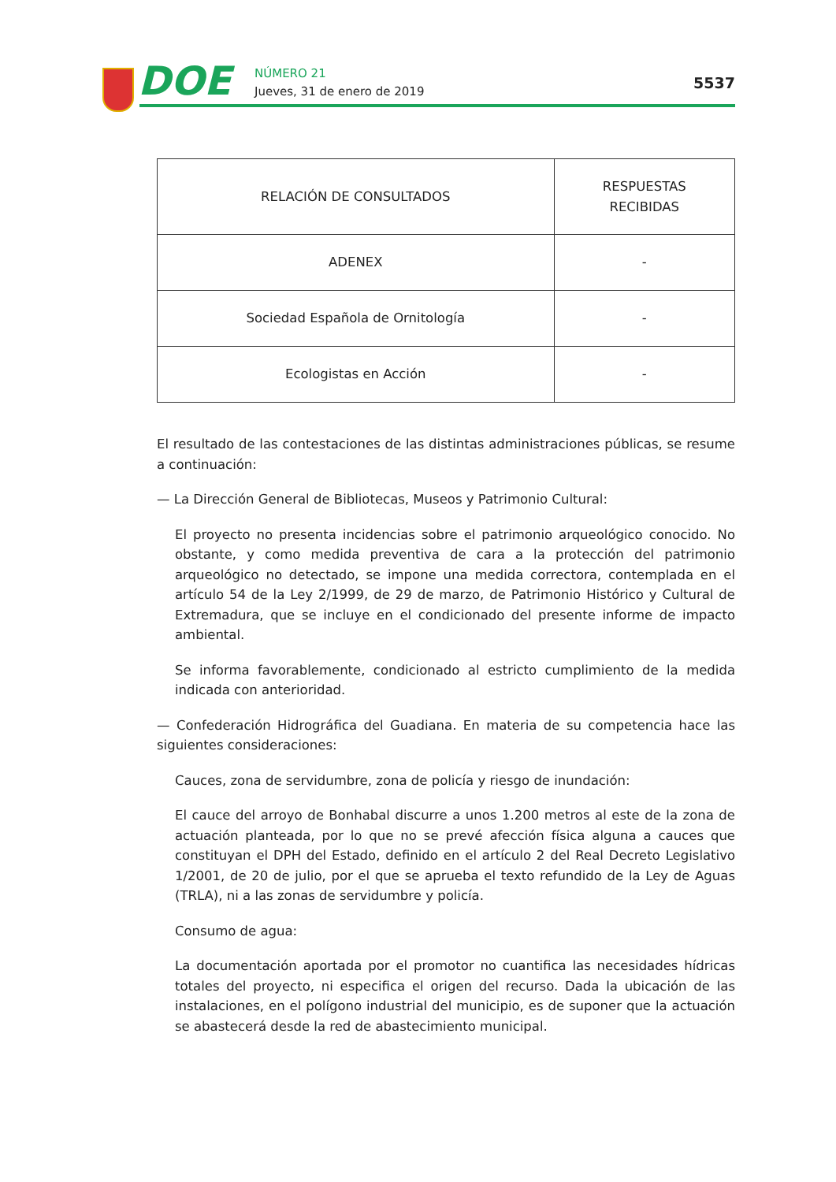DOE NÚMERO 21
Jueves, 31 de enero de 2019 5537
| RELACIÓN DE CONSULTADOS | RESPUESTAS RECIBIDAS |
| --- | --- |
| ADENEX | - |
| Sociedad Española de Ornitología | - |
| Ecologistas en Acción | - |
El resultado de las contestaciones de las distintas administraciones públicas, se resume a continuación:
— La Dirección General de Bibliotecas, Museos y Patrimonio Cultural:
El proyecto no presenta incidencias sobre el patrimonio arqueológico conocido. No obstante, y como medida preventiva de cara a la protección del patrimonio arqueológico no detectado, se impone una medida correctora, contemplada en el artículo 54 de la Ley 2/1999, de 29 de marzo, de Patrimonio Histórico y Cultural de Extremadura, que se incluye en el condicionado del presente informe de impacto ambiental.
Se informa favorablemente, condicionado al estricto cumplimiento de la medida indicada con anterioridad.
— Confederación Hidrográfica del Guadiana. En materia de su competencia hace las siguientes consideraciones:
Cauces, zona de servidumbre, zona de policía y riesgo de inundación:
El cauce del arroyo de Bonhabal discurre a unos 1.200 metros al este de la zona de actuación planteada, por lo que no se prevé afección física alguna a cauces que constituyan el DPH del Estado, definido en el artículo 2 del Real Decreto Legislativo 1/2001, de 20 de julio, por el que se aprueba el texto refundido de la Ley de Aguas (TRLA), ni a las zonas de servidumbre y policía.
Consumo de agua:
La documentación aportada por el promotor no cuantifica las necesidades hídricas totales del proyecto, ni especifica el origen del recurso. Dada la ubicación de las instalaciones, en el polígono industrial del municipio, es de suponer que la actuación se abastecerá desde la red de abastecimiento municipal.